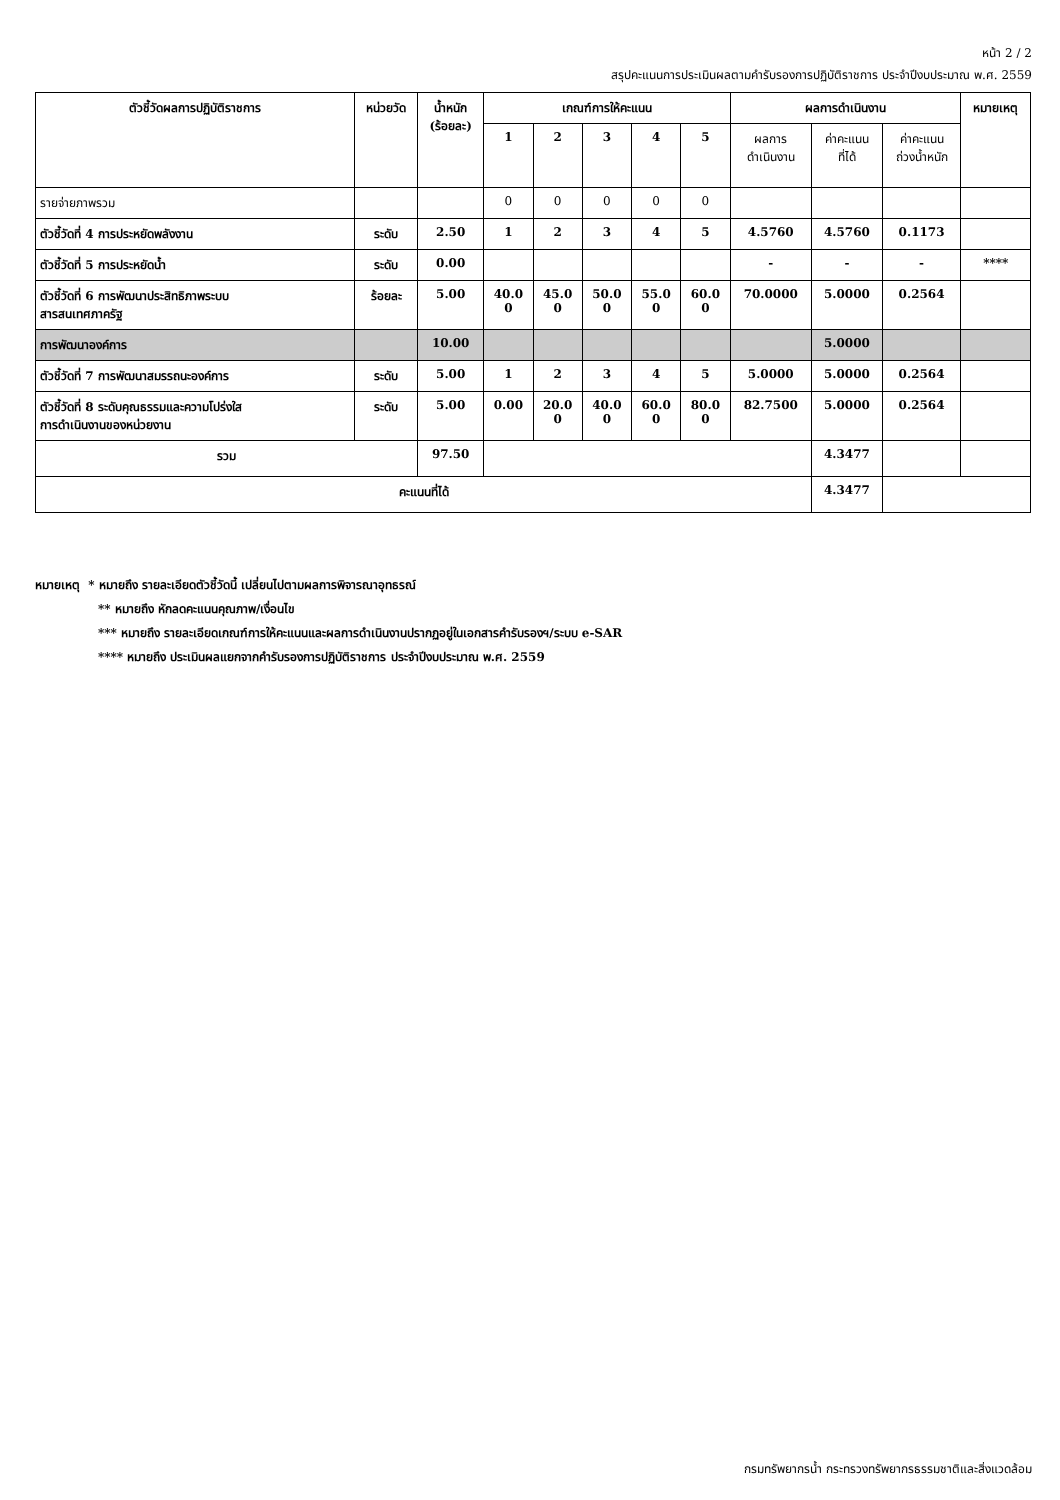หน้า 2 / 2
สรุปคะแนนการประเมินผลตามคำรับรองการปฏิบัติราชการ ประจำปีงบประมาณ พ.ศ. 2559
| ตัวชี้วัดผลการปฏิบัติราชการ | หน่วยวัด | น้ำหนัก (ร้อยละ) | เกณฑ์การให้คะแนน | | | | | ผลการดำเนินงาน | | | หมายเหตุ |
| --- | --- | --- | --- | --- | --- | --- | --- | --- | --- | --- | --- |
| | | | 1 | 2 | 3 | 4 | 5 | ผลการ ดำเนินงาน | ค่าคะแนน ที่ได้ | ค่าคะแนน ถ่วงน้ำหนัก | |
| รายจ่ายภาพรวม | | | 0 | 0 | 0 | 0 | 0 | | | | |
| ตัวชี้วัดที่ 4 การประหยัดพลังงาน | ระดับ | 2.50 | 1 | 2 | 3 | 4 | 5 | 4.5760 | 4.5760 | 0.1173 | |
| ตัวชี้วัดที่ 5 การประหยัดน้ำ | ระดับ | 0.00 | | | | | | - | - | - | **** |
| ตัวชี้วัดที่ 6 การพัฒนาประสิทธิภาพระบบ สารสนเทศภาครัฐ | ร้อยละ | 5.00 | 40.0 0 | 45.0 0 | 50.0 0 | 55.0 0 | 60.0 0 | 70.0000 | 5.0000 | 0.2564 | |
| การพัฒนาองค์การ | | 10.00 | | | | | | | 5.0000 | | |
| ตัวชี้วัดที่ 7 การพัฒนาสมรรถนะองค์การ | ระดับ | 5.00 | 1 | 2 | 3 | 4 | 5 | 5.0000 | 5.0000 | 0.2564 | |
| ตัวชี้วัดที่ 8 ระดับคุณธรรมและความโปร่งใส การดำเนินงานของหน่วยงาน | ระดับ | 5.00 | 0.00 | 20.0 0 | 40.0 0 | 60.0 0 | 80.0 0 | 82.7500 | 5.0000 | 0.2564 | |
| รวม | | 97.50 | | | | | | | 4.3477 | | |
| คะแนนที่ได้ | | | | | | | | | 4.3477 | | |
หมายเหตุ * หมายถึง รายละเอียดตัวชี้วัดนี้ เปลี่ยนไปตามผลการพิจารณาอุทธรณ์
** หมายถึง หักลดคะแนนคุณภาพ/เงื่อนไข
*** หมายถึง รายละเอียดเกณฑ์การให้คะแนนและผลการดำเนินงานปรากฏอยู่ในเอกสารคำรับรองฯ/ระบบ e-SAR
**** หมายถึง ประเมินผลแยกจากคำรับรองการปฏิบัติราชการ ประจำปีงบประมาณ พ.ศ. 2559
กรมทรัพยากรน้ำ กระทรวงทรัพยากรธรรมชาติและสิ่งแวดล้อม